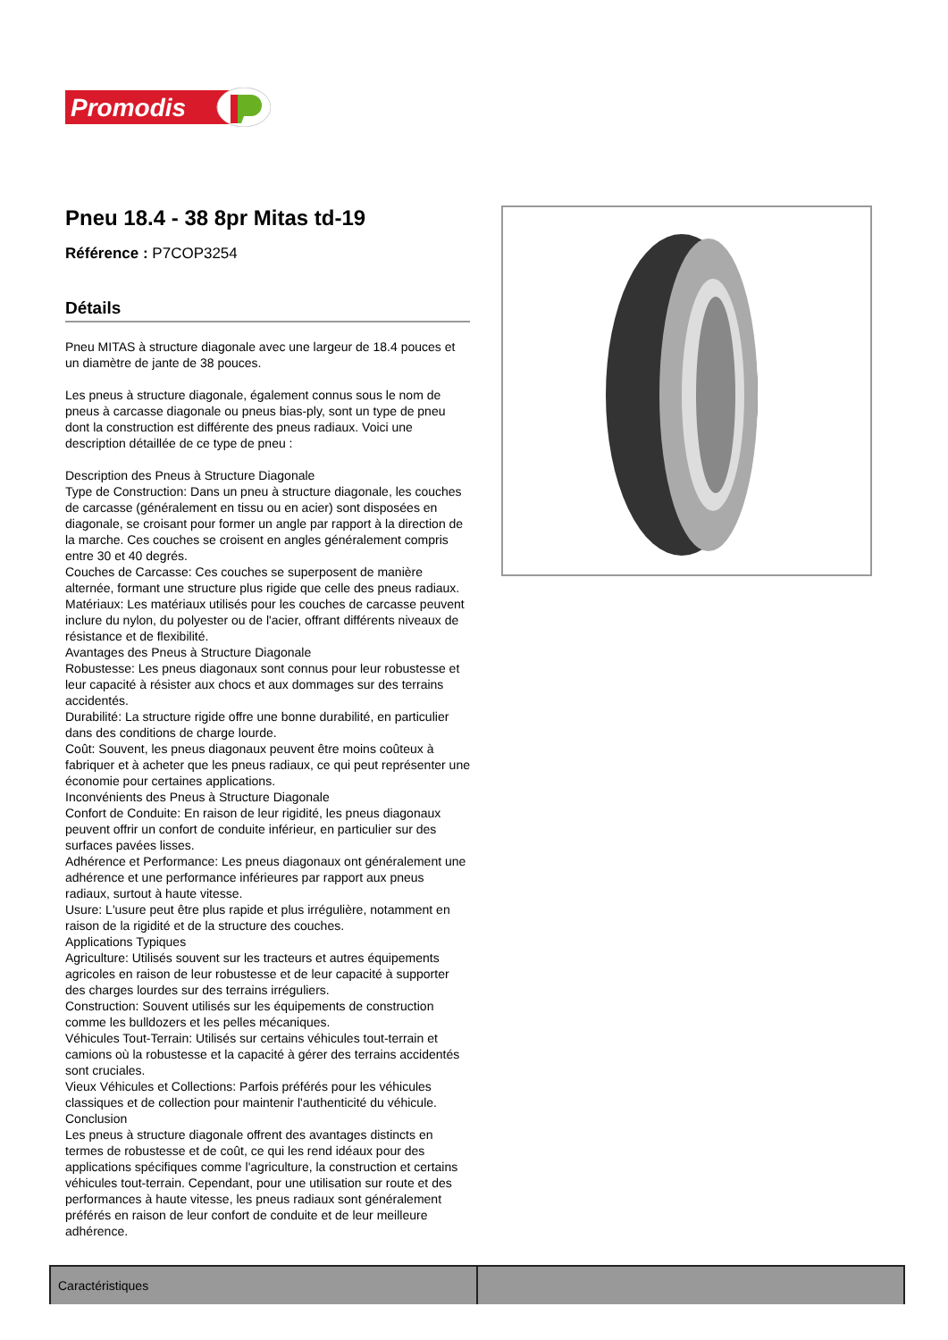Promodis
Pneu 18.4 - 38 8pr Mitas td-19
Référence : P7COP3254
Détails
Pneu MITAS à structure diagonale avec une largeur de 18.4 pouces et un diamètre de jante de 38 pouces.
Les pneus à structure diagonale, également connus sous le nom de pneus à carcasse diagonale ou pneus bias-ply, sont un type de pneu dont la construction est différente des pneus radiaux. Voici une description détaillée de ce type de pneu :
Description des Pneus à Structure Diagonale
Type de Construction: Dans un pneu à structure diagonale, les couches de carcasse (généralement en tissu ou en acier) sont disposées en diagonale, se croisant pour former un angle par rapport à la direction de la marche. Ces couches se croisent en angles généralement compris entre 30 et 40 degrés.
Couches de Carcasse: Ces couches se superposent de manière alternée, formant une structure plus rigide que celle des pneus radiaux.
Matériaux: Les matériaux utilisés pour les couches de carcasse peuvent inclure du nylon, du polyester ou de l'acier, offrant différents niveaux de résistance et de flexibilité.
Avantages des Pneus à Structure Diagonale
Robustesse: Les pneus diagonaux sont connus pour leur robustesse et leur capacité à résister aux chocs et aux dommages sur des terrains accidentés.
Durabilité: La structure rigide offre une bonne durabilité, en particulier dans des conditions de charge lourde.
Coût: Souvent, les pneus diagonaux peuvent être moins coûteux à fabriquer et à acheter que les pneus radiaux, ce qui peut représenter une économie pour certaines applications.
Inconvénients des Pneus à Structure Diagonale
Confort de Conduite: En raison de leur rigidité, les pneus diagonaux peuvent offrir un confort de conduite inférieur, en particulier sur des surfaces pavées lisses.
Adhérence et Performance: Les pneus diagonaux ont généralement une adhérence et une performance inférieures par rapport aux pneus radiaux, surtout à haute vitesse.
Usure: L'usure peut être plus rapide et plus irrégulière, notamment en raison de la rigidité et de la structure des couches.
Applications Typiques
Agriculture: Utilisés souvent sur les tracteurs et autres équipements agricoles en raison de leur robustesse et de leur capacité à supporter des charges lourdes sur des terrains irréguliers.
Construction: Souvent utilisés sur les équipements de construction comme les bulldozers et les pelles mécaniques.
Véhicules Tout-Terrain: Utilisés sur certains véhicules tout-terrain et camions où la robustesse et la capacité à gérer des terrains accidentés sont cruciales.
Vieux Véhicules et Collections: Parfois préférés pour les véhicules classiques et de collection pour maintenir l'authenticité du véhicule.
Conclusion
Les pneus à structure diagonale offrent des avantages distincts en termes de robustesse et de coût, ce qui les rend idéaux pour des applications spécifiques comme l'agriculture, la construction et certains véhicules tout-terrain. Cependant, pour une utilisation sur route et des performances à haute vitesse, les pneus radiaux sont généralement préférés en raison de leur confort de conduite et de leur meilleure adhérence.
| Caractéristiques | |